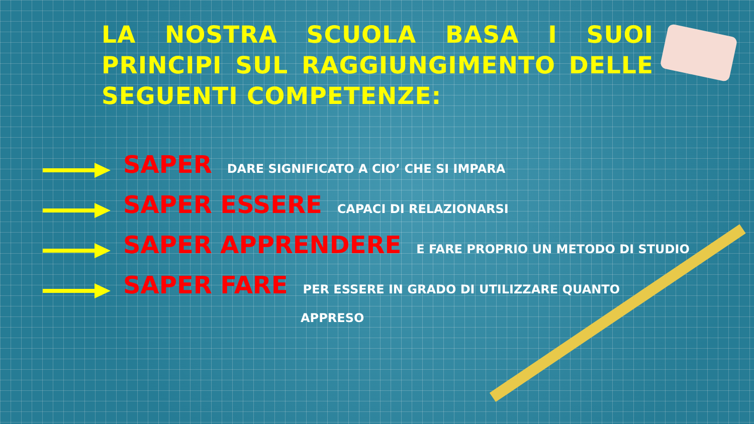LA NOSTRA SCUOLA BASA I SUOI PRINCIPI SUL RAGGIUNGIMENTO DELLE SEGUENTI COMPETENZE:
SAPER DARE SIGNIFICATO A CIO’ CHE SI IMPARA
SAPER ESSERE CAPACI DI RELAZIONARSI
SAPER APPRENDERE E FARE PROPRIO UN METODO DI STUDIO
SAPER FARE PER ESSERE IN GRADO DI UTILIZZARE QUANTO
APPRESO